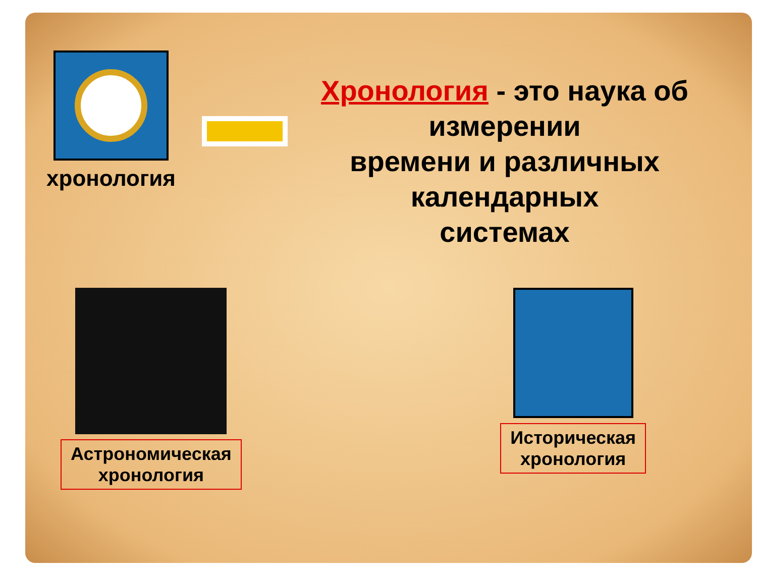хронология
Хронология - это наука об измерении
времени и различных
календарных
системах
Астрономическая
хронология
Историческая
хронология